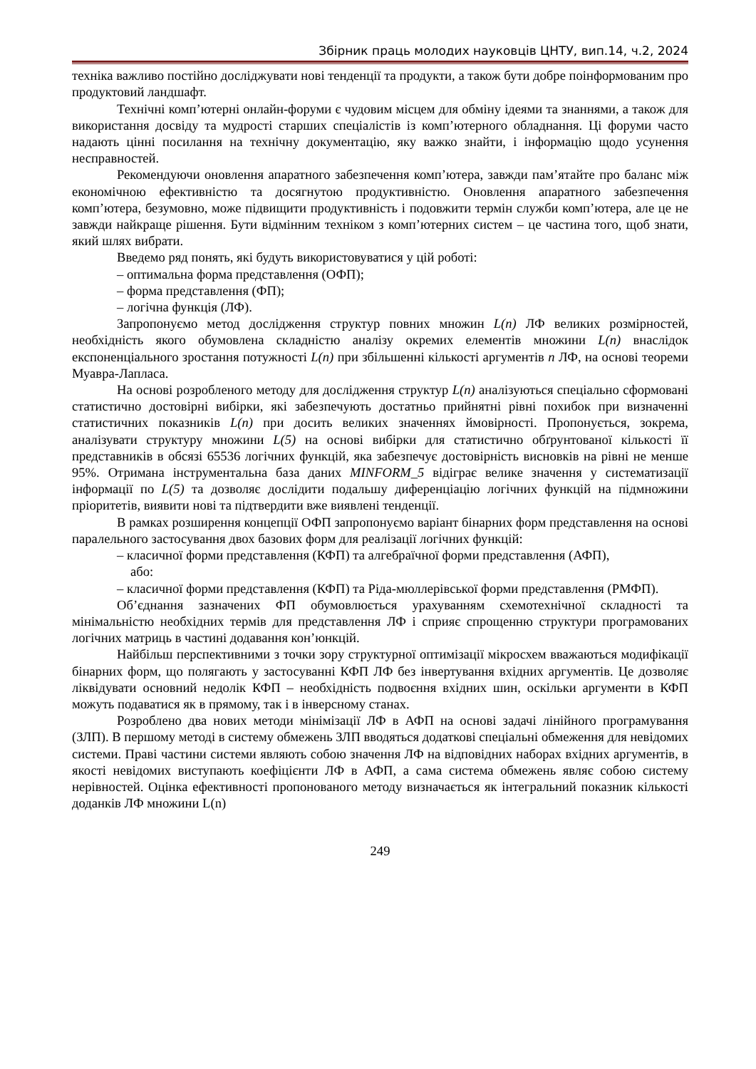Збірник праць молодих науковців ЦНТУ, вип.14, ч.2, 2024
техніка важливо постійно досліджувати нові тенденції та продукти, а також бути добре поінформованим про продуктовий ландшафт.
Технічні комп’ютерні онлайн-форуми є чудовим місцем для обміну ідеями та знаннями, а також для використання досвіду та мудрості старших спеціалістів із комп’ютерного обладнання. Ці форуми часто надають цінні посилання на технічну документацію, яку важко знайти, і інформацію щодо усунення несправностей.
Рекомендуючи оновлення апаратного забезпечення комп’ютера, завжди пам’ятайте про баланс між економічною ефективністю та досягнутою продуктивністю. Оновлення апаратного забезпечення комп’ютера, безумовно, може підвищити продуктивність і подовжити термін служби комп’ютера, але це не завжди найкраще рішення. Бути відмінним техніком з комп’ютерних систем – це частина того, щоб знати, який шлях вибрати.
Введемо ряд понять, які будуть використовуватися у цій роботі:
– оптимальна форма представлення (ОФП);
– форма представлення (ФП);
– логічна функція (ЛФ).
Запропонуємо метод дослідження структур повних множин L(n) ЛФ великих розмірностей, необхідність якого обумовлена складністю аналізу окремих елементів множини L(n) внаслідок експоненціального зростання потужності L(n) при збільшенні кількості аргументів n ЛФ, на основі теореми Муавра-Лапласа.
На основі розробленого методу для дослідження структур L(n) аналізуються спеціально сформовані статистично достовірні вибірки, які забезпечують достатньо прийнятні рівні похибок при визначенні статистичних показників L(n) при досить великих значеннях ймовірності. Пропонується, зокрема, аналізувати структуру множини L(5) на основі вибірки для статистично обґрунтованої кількості її представників в обсязі 65536 логічних функцій, яка забезпечує достовірність висновків на рівні не менше 95%. Отримана інструментальна база даних MINFORM_5 відіграє велике значення у систематизації інформації по L(5) та дозволяє дослідити подальшу диференціацію логічних функцій на підмножини пріоритетів, виявити нові та підтвердити вже виявлені тенденції.
В рамках розширення концепції ОФП запропонуємо варіант бінарних форм представлення на основі паралельного застосування двох базових форм для реалізації логічних функцій:
– класичної форми представлення (КФП) та алгебраїчної форми представлення (АФП),
або:
– класичної форми представлення (КФП) та Ріда-мюллерівської форми представлення (РМФП).
Об’єднання зазначених ФП обумовлюється урахуванням схемотехнічної складності та мінімальністю необхідних термів для представлення ЛФ і сприяє спрощенню структури програмованих логічних матриць в частині додавання кон’юнкцій.
Найбільш перспективними з точки зору структурної оптимізації мікросхем вважаються модифікації бінарних форм, що полягають у застосуванні КФП ЛФ без інвертування вхідних аргументів. Це дозволяє ліквідувати основний недолік КФП – необхідність подвоєння вхідних шин, оскільки аргументи в КФП можуть подаватися як в прямому, так і в інверсному станах.
Розроблено два нових методи мінімізації ЛФ в АФП на основі задачі лінійного програмування (ЗЛП). В першому методі в систему обмежень ЗЛП вводяться додаткові спеціальні обмеження для невідомих системи. Праві частини системи являють собою значення ЛФ на відповідних наборах вхідних аргументів, в якості невідомих виступають коефіцієнти ЛФ в АФП, а сама система обмежень являє собою систему нерівностей. Оцінка ефективності пропонованого методу визначається як інтегральний показник кількості доданків ЛФ множини L(n)
249